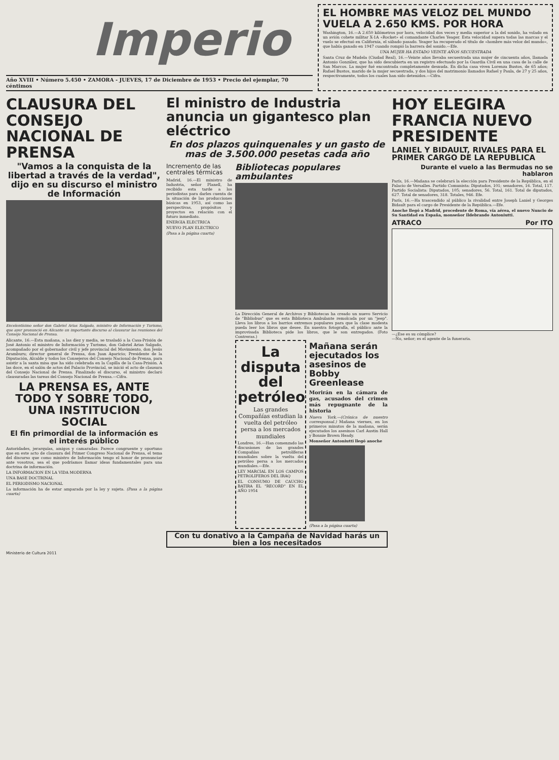Imperio
Año XVIII • Número 5.450 • ZAMORA - JUEVES, 17 de Diciembre de 1953 • Precio del ejemplar, 70 céntimos
EL HOMBRE MAS VELOZ DEL MUNDO VUELA A 2.650 KMS. POR HORA
Washington, 16.—A 2.650 kilómetros por hora, velocidad dos veces y media superior a la del sonido, ha volado en un avión cohete militar X-1A «Rocket» el comandante Charles Yeager. Esta velocidad supera todas las marcas y el vuelo se efectuó en California, el sábado pasado. Yeager ha recuperado el título de «hombre más veloz del mundo», que había ganado en 1947 cuando rompió la barrera del sonido.—Efe.
UNA MUJER HA ESTADO VEINTE AÑOS SECUESTRADA
Santa Cruz de Mudela (Ciudad Real), 16.—Veinte años llevaba secuestrada una mujer de cincuenta años, llamada Antonio González, que ha sido descubierta en un registro efectuado por la Guardia Civil en una casa de la calle de San Marcos. La mujer fué encontrada completamente desnuda. En dicha casa viven Lorenza Bustos, de 65 años; Rafael Bustos, marido de la mujer secuestrada, y dos hijos del matrimonio llamados Rafael y Paula, de 27 y 25 años, respectivamente, todos los cuales han sido detenidos.—Cifra.
CLAUSURA DEL CONSEJO NACIONAL DE PRENSA
"Vamos a la conquista de la libertad a través de la verdad", dijo en su discurso el ministro de Información
Excelentísimo señor don Gabriel Arias Salgado, ministro de Información y Turismo, que ayer pronunció en Alicante un importante discurso al clausurar las reuniones del Consejo Nacional de Prensa.
Alicante, 16.—Esta mañana, a las diez y media, se trasladó a la Casa-Prisión de José Antonio el ministro de Información y Turismo, don Gabriel Arias Salgado, acompañado por el gobernador civil y jefe provincial del Movimiento, don Jesús Aramburu; director general de Prensa, don Juan Aparicio; Presidente de la Diputación, Alcalde y todos los Consejeros del Consejo Nacional de Prensa, para asistir a la santa misa que ha sido celebrada en la Capilla de la Casa-Prisión. A las doce, en el salón de actos del Palacio Provincial, se inició el acto de clausura del Consejo Nacional de Prensa. Finalizado el discurso, el ministro declaró clausuradas las tareas del Consejo Nacional de Prensa.—Cifra.
LA PRENSA ES, ANTE TODO Y SOBRE TODO, UNA INSTITUCION SOCIAL
El fin primordial de la información es el interés público
Autoridades, jerarquías, amigos y camaradas: Parece congruente y oportuno que en este acto de clausura del Primer Congreso Nacional de Prensa, el tema del discurso que como ministro de Información tengo el honor de pronunciar ante vosotros, sea el que podríamos llamar ideas fundamentales para una doctrina de información.
LA INFORMACION EN LA VIDA MODERNA
UNA BASE DOCTRINAL
EL PERIODISMO NACIONAL
La información ha de estar amparada por la ley y sujeta. (Pasa a la página cuarta)
El ministro de Industria anuncia un gigantesco plan eléctrico
En dos plazos quinquenales y un gasto de mas de 3.500.000 pesetas cada año
Incremento de las centrales térmicas
Madrid, 16.—El ministro de Industria, señor Planell, ha recibido esta tarde a los periodistas para darles cuenta de la situación de las producciones básicas en 1953, así como las perspectivas, propósitos y proyectos en relación con el futuro inmediato.
ENERGIA ELECTRICA
NUEVO PLAN ELECTRICO
(Pasa a la página cuarta)
Bibliotecas populares ambulantes
La Dirección General de Archivos y Bibliotecas ha creado un nuevo Servicio de "Bibliobus" que es esta Biblioteca Ambulante remolcada por un "jeep". Lleva los libros a los barrios extremos populares para que la clase modesta pueda leer los libros que desee. En nuestra fotografía, el público ante la improvisada Biblioteca pide los libros, que le son entregados. (Foto Contreras.)
La disputa del petróleo
Las grandes Compañías estudian la vuelta del petróleo persa a los mercados mundiales
Londres, 16.—Han comenzado las discusiones de las grandes Compañías petrolíferas mundiales sobre la vuelta del petróleo persa a los mercados mundiales.—Efe.
LEY MARCIAL EN LOS CAMPOS PETROLIFEROS DEL IRAQ
EL CONSUMO DE CAUCHO BATIRA EL "RECORD" EN EL AÑO 1954
Mañana serán ejecutados los asesinos de Bobby Greenlease
Morirán en la cámara de gas, acusados del crimen más repugnante de la historia
Nueva York.—(Crónica de nuestro corresponsal.) Mañana viernes, en los primeros minutos de la mañana, serán ejecutados los asesinos Carl Austin Hall y Bonnie Brown Heady.
Monseñor Antoniutti llegó anoche
(Pasa a la página cuarta)
Con tu donativo a la Campaña de Navidad harás un bien a los necesitados
HOY ELEGIRA FRANCIA NUEVO PRESIDENTE
LANIEL Y BIDAULT, RIVALES PARA EL PRIMER CARGO DE LA REPUBLICA
Durante el vuelo a las Bermudas no se hablaron
París, 16.—Mañana se celebrará la elección para Presidente de la República, en el Palacio de Versalles. Partido Comunista: Diputados, 101; senadores, 16. Total, 117. Partido Socialista: Diputados, 105; senadores, 56. Total, 161. Total de diputados, 627. Total de senadores, 318. Totales, 946. Efe.
París, 16.—Ha trascendido al público la rivalidad entre Joseph Laniel y Georges Bidault para el cargo de Presidente de la República.—Efe.
Anoche llegó a Madrid, procedente de Roma, vía aérea, el nuevo Nuncio de Su Santidad en España, monseñor Ildebrando Antoniutti.
ATRACO Por ITO
—¿Ese es su cómplice?
—No, señor; es el agente de la funeraria.
Ministerio de Cultura 2011